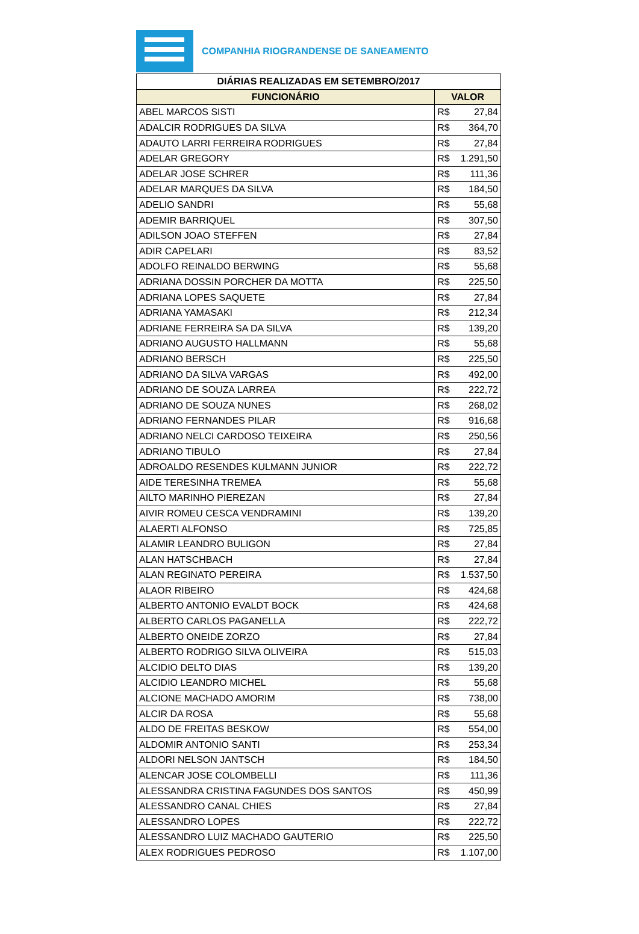COMPANHIA RIOGRANDENSE DE SANEAMENTO
| DIÁRIAS REALIZADAS EM SETEMBRO/2017 | | |
| --- | --- | --- |
| FUNCIONÁRIO | VALOR | |
| ABEL MARCOS SISTI | R$ | 27,84 |
| ADALCIR RODRIGUES DA SILVA | R$ | 364,70 |
| ADAUTO LARRI FERREIRA RODRIGUES | R$ | 27,84 |
| ADELAR GREGORY | R$ | 1.291,50 |
| ADELAR JOSE SCHRER | R$ | 111,36 |
| ADELAR MARQUES DA SILVA | R$ | 184,50 |
| ADELIO SANDRI | R$ | 55,68 |
| ADEMIR BARRIQUEL | R$ | 307,50 |
| ADILSON JOAO STEFFEN | R$ | 27,84 |
| ADIR CAPELARI | R$ | 83,52 |
| ADOLFO REINALDO BERWING | R$ | 55,68 |
| ADRIANA DOSSIN PORCHER DA MOTTA | R$ | 225,50 |
| ADRIANA LOPES SAQUETE | R$ | 27,84 |
| ADRIANA YAMASAKI | R$ | 212,34 |
| ADRIANE FERREIRA SA DA SILVA | R$ | 139,20 |
| ADRIANO AUGUSTO HALLMANN | R$ | 55,68 |
| ADRIANO BERSCH | R$ | 225,50 |
| ADRIANO DA SILVA VARGAS | R$ | 492,00 |
| ADRIANO DE SOUZA LARREA | R$ | 222,72 |
| ADRIANO DE SOUZA NUNES | R$ | 268,02 |
| ADRIANO FERNANDES PILAR | R$ | 916,68 |
| ADRIANO NELCI CARDOSO TEIXEIRA | R$ | 250,56 |
| ADRIANO TIBULO | R$ | 27,84 |
| ADROALDO RESENDES KULMANN JUNIOR | R$ | 222,72 |
| AIDE TERESINHA TREMEA | R$ | 55,68 |
| AILTO MARINHO PIEREZAN | R$ | 27,84 |
| AIVIR ROMEU CESCA VENDRAMINI | R$ | 139,20 |
| ALAERTI ALFONSO | R$ | 725,85 |
| ALAMIR LEANDRO BULIGON | R$ | 27,84 |
| ALAN HATSCHBACH | R$ | 27,84 |
| ALAN REGINATO PEREIRA | R$ | 1.537,50 |
| ALAOR RIBEIRO | R$ | 424,68 |
| ALBERTO ANTONIO EVALDT BOCK | R$ | 424,68 |
| ALBERTO CARLOS PAGANELLA | R$ | 222,72 |
| ALBERTO ONEIDE ZORZO | R$ | 27,84 |
| ALBERTO RODRIGO SILVA OLIVEIRA | R$ | 515,03 |
| ALCIDIO DELTO DIAS | R$ | 139,20 |
| ALCIDIO LEANDRO MICHEL | R$ | 55,68 |
| ALCIONE MACHADO AMORIM | R$ | 738,00 |
| ALCIR DA ROSA | R$ | 55,68 |
| ALDO DE FREITAS BESKOW | R$ | 554,00 |
| ALDOMIR ANTONIO SANTI | R$ | 253,34 |
| ALDORI NELSON JANTSCH | R$ | 184,50 |
| ALENCAR JOSE COLOMBELLI | R$ | 111,36 |
| ALESSANDRA CRISTINA FAGUNDES DOS SANTOS | R$ | 450,99 |
| ALESSANDRO CANAL CHIES | R$ | 27,84 |
| ALESSANDRO LOPES | R$ | 222,72 |
| ALESSANDRO LUIZ MACHADO GAUTERIO | R$ | 225,50 |
| ALEX RODRIGUES PEDROSO | R$ | 1.107,00 |